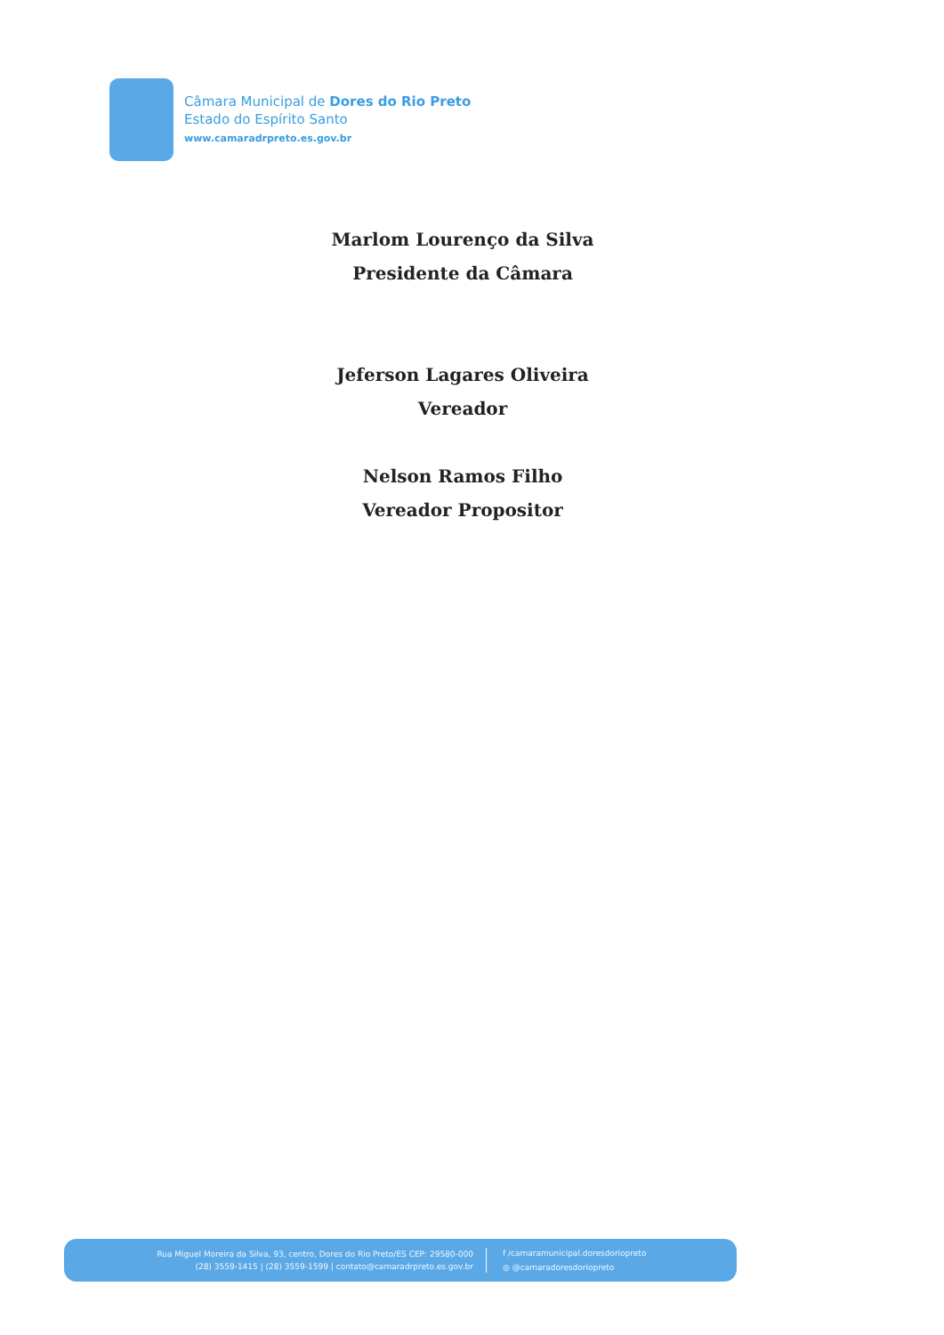Câmara Municipal de Dores do Rio Preto
Estado do Espírito Santo
www.camaradrpreto.es.gov.br
Marlom Lourenço da Silva
Presidente da Câmara
Jeferson Lagares Oliveira
Vereador
Nelson Ramos Filho
Vereador Propositor
Rua Miguel Moreira da Silva, 93, centro, Dores do Rio Preto/ES CEP: 29580-000
(28) 3559-1415 | (28) 3559-1599 | contato@camaradrpreto.es.gov.br
f /camaramunicipal.doresdoriopreto
◎ @camaradoresdoriopreto